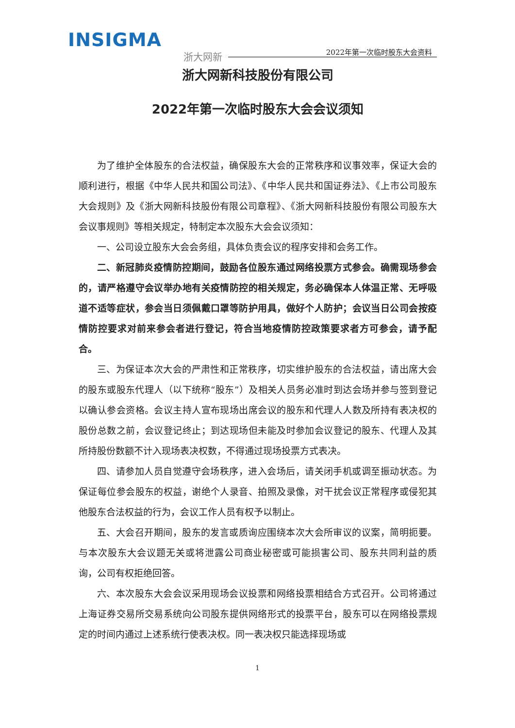INSIGMA
浙大网新 2022年第一次临时股东大会资料
浙大网新科技股份有限公司
2022年第一次临时股东大会会议须知
为了维护全体股东的合法权益，确保股东大会的正常秩序和议事效率，保证大会的顺利进行，根据《中华人民共和国公司法》、《中华人民共和国证券法》、《上市公司股东大会规则》及《浙大网新科技股份有限公司章程》、《浙大网新科技股份有限公司股东大会议事规则》等相关规定，特制定本次股东大会会议须知：
一、公司设立股东大会会务组，具体负责会议的程序安排和会务工作。
二、新冠肺炎疫情防控期间，鼓励各位股东通过网络投票方式参会。确需现场参会的，请严格遵守会议举办地有关疫情防控的相关规定，务必确保本人体温正常、无呼吸道不适等症状，参会当日须佩戴口罩等防护用具，做好个人防护；会议当日公司会按疫情防控要求对前来参会者进行登记，符合当地疫情防控政策要求者方可参会，请予配合。
三、为保证本次大会的严肃性和正常秩序，切实维护股东的合法权益，请出席大会的股东或股东代理人（以下统称“股东”）及相关人员务必准时到达会场并参与签到登记以确认参会资格。会议主持人宣布现场出席会议的股东和代理人人数及所持有表决权的股份总数之前，会议登记终止；到达现场但未能及时参加会议登记的股东、代理人及其所持股份数额不计入现场表决权数，不得通过现场投票方式表决。
四、请参加人员自觉遵守会场秩序，进入会场后，请关闭手机或调至振动状态。为保证每位参会股东的权益，谢绝个人录音、拍照及录像，对干扰会议正常程序或侵犯其他股东合法权益的行为，会议工作人员有权予以制止。
五、大会召开期间，股东的发言或质询应围绕本次大会所审议的议案，简明扼要。与本次股东大会议题无关或将泄露公司商业秘密或可能损害公司、股东共同利益的质询，公司有权拒绝回答。
六、本次股东大会会议采用现场会议投票和网络投票相结合方式召开。公司将通过上海证券交易所交易系统向公司股东提供网络形式的投票平台，股东可以在网络投票规定的时间内通过上述系统行使表决权。同一表决权只能选择现场或
1